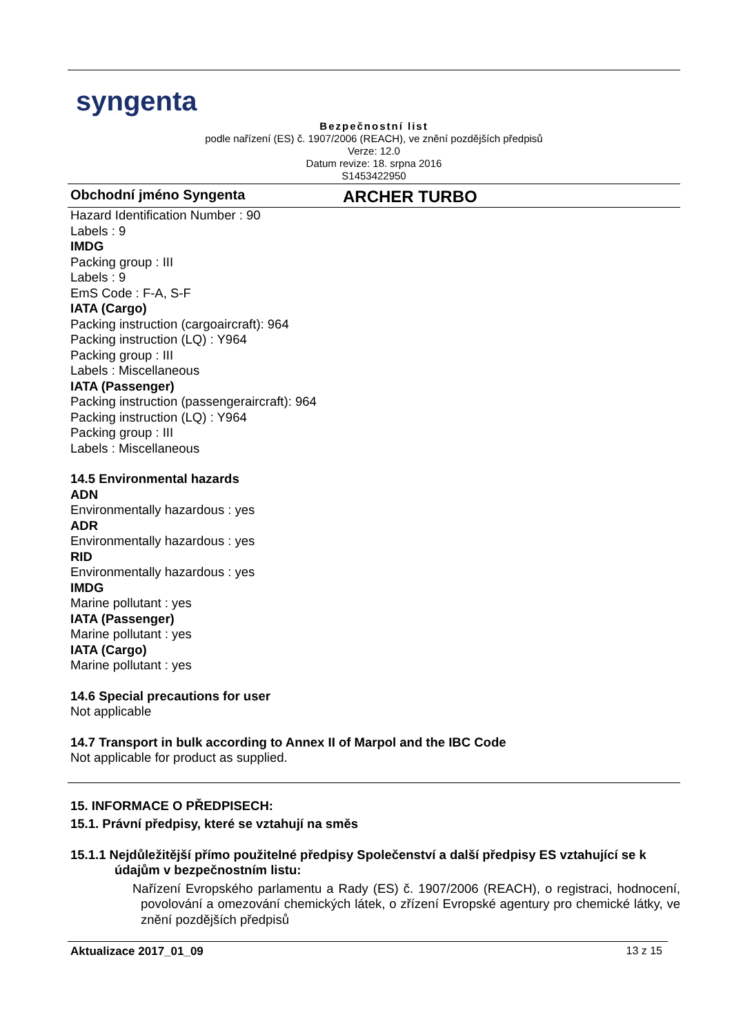syngenta
Bezpečnostní list
podle nařízení (ES) č. 1907/2006 (REACH), ve znění pozdějších předpisů
Verze: 12.0
Datum revize: 18. srpna 2016
S1453422950
Obchodní jméno Syngenta
ARCHER TURBO
Hazard Identification Number : 90
Labels : 9
IMDG
Packing group : III
Labels : 9
EmS Code : F-A, S-F
IATA (Cargo)
Packing instruction (cargoaircraft): 964
Packing instruction (LQ) : Y964
Packing group : III
Labels : Miscellaneous
IATA (Passenger)
Packing instruction (passengeraircraft): 964
Packing instruction (LQ) : Y964
Packing group : III
Labels : Miscellaneous
14.5 Environmental hazards
ADN
Environmentally hazardous : yes
ADR
Environmentally hazardous : yes
RID
Environmentally hazardous : yes
IMDG
Marine pollutant : yes
IATA (Passenger)
Marine pollutant : yes
IATA (Cargo)
Marine pollutant : yes
14.6 Special precautions for user
Not applicable
14.7 Transport in bulk according to Annex II of Marpol and the IBC Code
Not applicable for product as supplied.
15. INFORMACE O PŘEDPISECH:
15.1. Právní předpisy, které se vztahují na směs
15.1.1 Nejdůležitější přímo použitelné předpisy Společenství a další předpisy ES vztahující se k údajům v bezpečnostním listu:
Nařízení Evropského parlamentu a Rady (ES) č. 1907/2006 (REACH), o registraci, hodnocení, povolování a omezování chemických látek, o zřízení Evropské agentury pro chemické látky, ve znění pozdějších předpisů
Aktualizace 2017_01_09 13 z 15